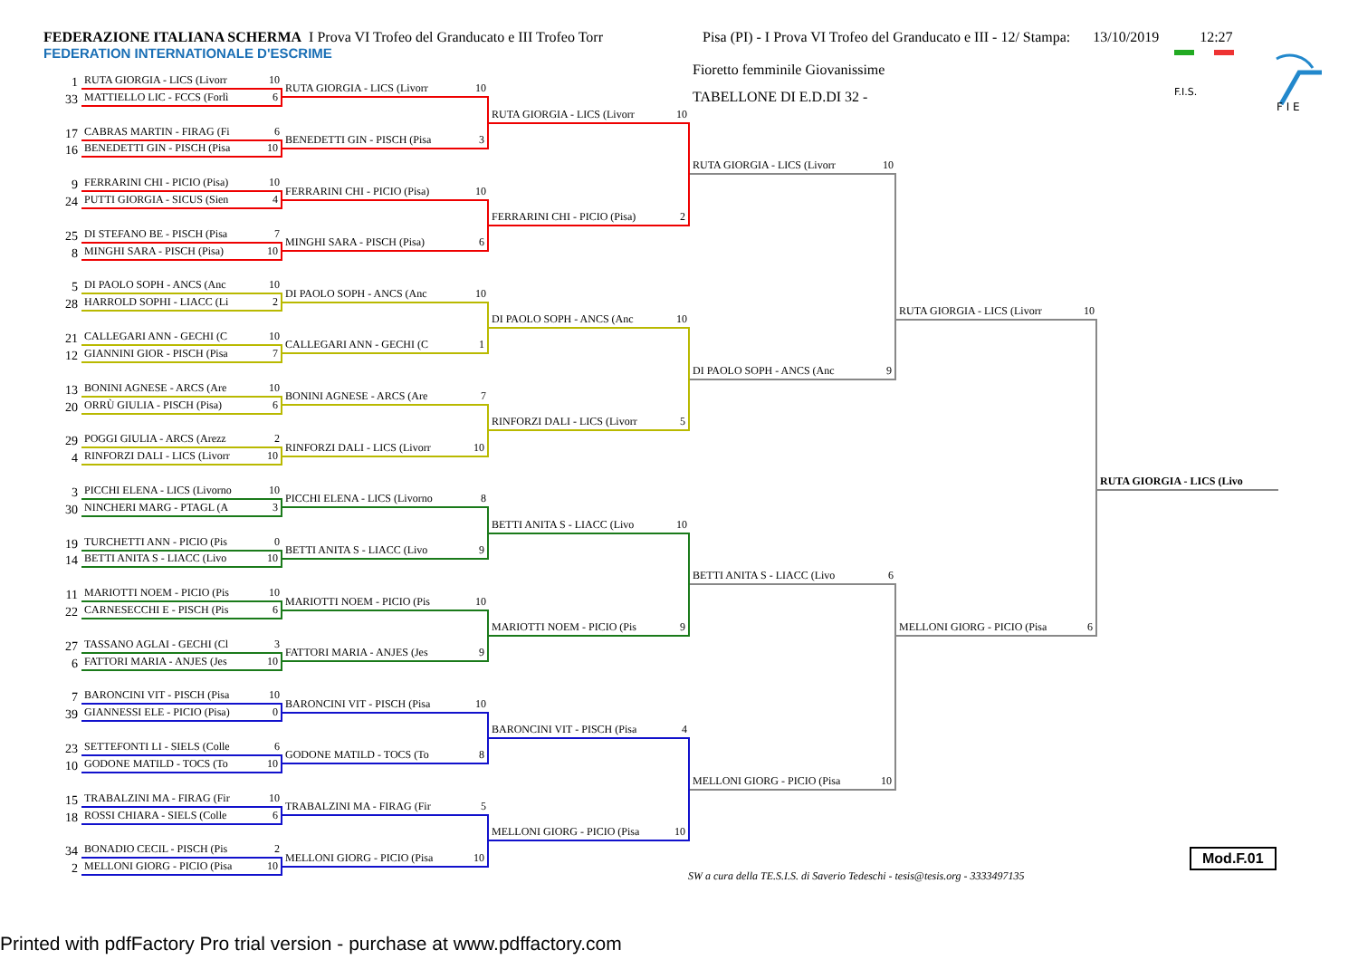FEDERAZIONE ITALIANA SCHERMA I Prova VI Trofeo del Granducato e III Trofeo Torr Pisa (PI) - I Prova VI Trofeo del Granducato e III - 12/ Stampa: 13/10/2019 12:27
FEDERATION INTERNATIONALE D'ESCRIME
Fioretto femminile Giovanissime
TABELLONE DI E.D.DI 32 -
F.I.S.
F I E
1
RUTA GIORGIA - LICS (Livorr 10
33
MATTIELLO LIC - FCCS (Forlì 6
17
CABRAS MARTIN - FIRAG (Fi 6
16
BENEDETTI GIN - PISCH (Pisa 10
9
FERRARINI CHI - PICIO (Pisa) 10
24
PUTTI GIORGIA - SICUS (Sien 4
25
DI STEFANO BE - PISCH (Pisa 7
8
MINGHI SARA - PISCH (Pisa) 10
5
DI PAOLO SOPH - ANCS (Anc 10
28
HARROLD SOPHI - LIACC (Li 2
21
CALLEGARI ANN - GECHI (C 10
12
GIANNINI GIOR - PISCH (Pisa 7
13
BONINI AGNESE - ARCS (Are 10
20
ORRÙ GIULIA - PISCH (Pisa) 6
29
POGGI GIULIA - ARCS (Arezz 2
4
RINFORZI DALI - LICS (Livorr 10
3
PICCHI ELENA - LICS (Livorno 10
30
NINCHERI MARG - PTAGL (A 3
19
TURCHETTI ANN - PICIO (Pis 0
14
BETTI ANITA S - LIACC (Livo 10
11
MARIOTTI NOEM - PICIO (Pis 10
22
CARNESECCHI E - PISCH (Pis 6
27
TASSANO AGLAI - GECHI (Cl 3
6
FATTORI MARIA - ANJES (Jes 10
7
BARONCINI VIT - PISCH (Pisa 10
39
GIANNESSI ELE - PICIO (Pisa) 0
23
SETTEFONTI LI - SIELS (Colle 6
10
GODONE MATILD - TOCS (To 10
15
TRABALZINI MA - FIRAG (Fir 10
18
ROSSI CHIARA - SIELS (Colle 6
34
BONADIO CECIL - PISCH (Pis 2
2
MELLONI GIORG - PICIO (Pisa 10
RUTA GIORGIA - LICS (Livorr 10
BENEDETTI GIN - PISCH (Pisa 3
FERRARINI CHI - PICIO (Pisa) 10
MINGHI SARA - PISCH (Pisa) 6
DI PAOLO SOPH - ANCS (Anc 10
CALLEGARI ANN - GECHI (C 1
BONINI AGNESE - ARCS (Are 7
RINFORZI DALI - LICS (Livorr 10
PICCHI ELENA - LICS (Livorno 8
BETTI ANITA S - LIACC (Livo 9
MARIOTTI NOEM - PICIO (Pis 10
FATTORI MARIA - ANJES (Jes 9
BARONCINI VIT - PISCH (Pisa 10
GODONE MATILD - TOCS (To 8
TRABALZINI MA - FIRAG (Fir 5
MELLONI GIORG - PICIO (Pisa 10
RUTA GIORGIA - LICS (Livorr 10
FERRARINI CHI - PICIO (Pisa) 2
DI PAOLO SOPH - ANCS (Anc 10
RINFORZI DALI - LICS (Livorr 5
BETTI ANITA S - LIACC (Livo 10
MARIOTTI NOEM - PICIO (Pis 9
BARONCINI VIT - PISCH (Pisa 4
MELLONI GIORG - PICIO (Pisa 10
RUTA GIORGIA - LICS (Livorr 10
DI PAOLO SOPH - ANCS (Anc 9
BETTI ANITA S - LIACC (Livo 6
MELLONI GIORG - PICIO (Pisa 10
RUTA GIORGIA - LICS (Livorr 10
MELLONI GIORG - PICIO (Pisa 6
RUTA GIORGIA - LICS (Livo
SW a cura della TE.S.I.S. di Saverio Tedeschi - tesis@tesis.org - 3333497135
Mod.F.01
Printed with pdfFactory Pro trial version - purchase at www.pdffactory.com